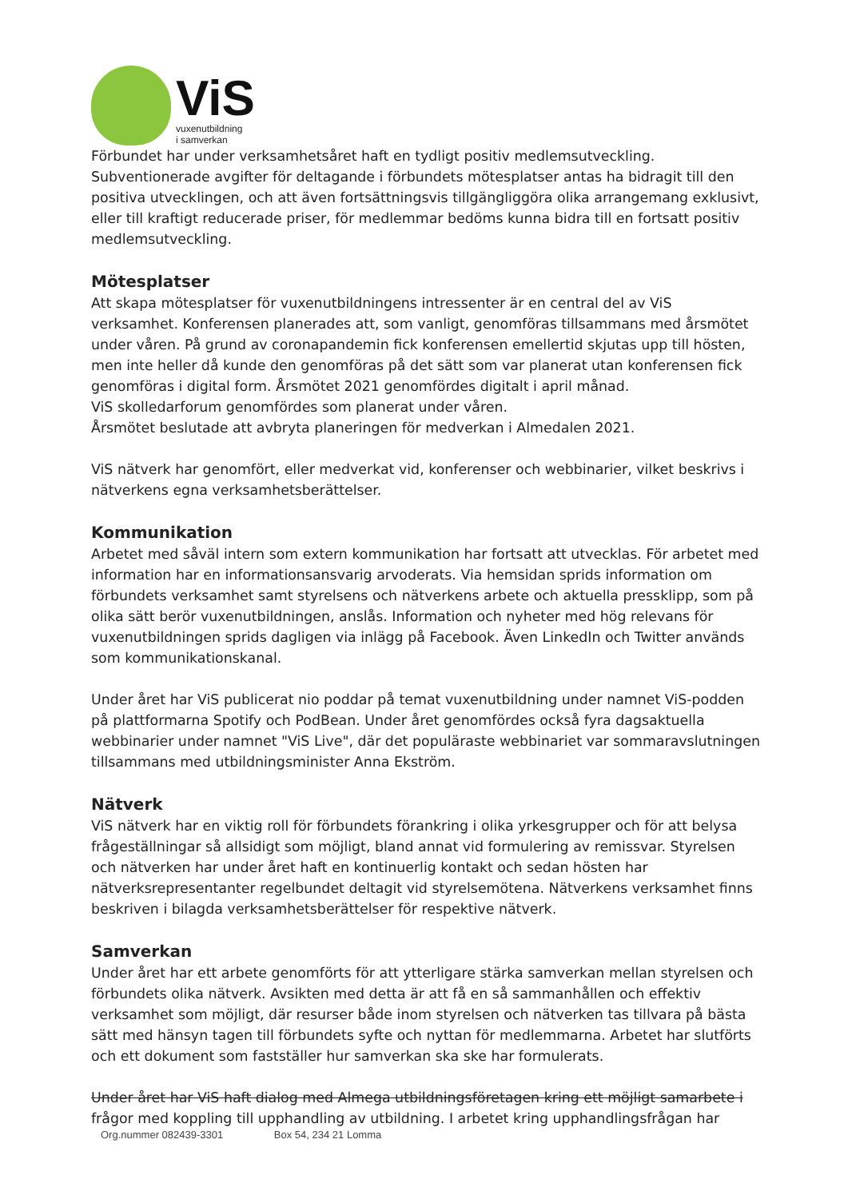ViS
vuxenutbildning
i samverkan
Förbundet har under verksamhetsåret haft en tydligt positiv medlemsutveckling. Subventionerade avgifter för deltagande i förbundets mötesplatser antas ha bidragit till den positiva utvecklingen, och att även fortsättningsvis tillgängliggöra olika arrangemang exklusivt, eller till kraftigt reducerade priser, för medlemmar bedöms kunna bidra till en fortsatt positiv medlemsutveckling.
Mötesplatser
Att skapa mötesplatser för vuxenutbildningens intressenter är en central del av ViS verksamhet. Konferensen planerades att, som vanligt, genomföras tillsammans med årsmötet under våren. På grund av coronapandemin fick konferensen emellertid skjutas upp till hösten, men inte heller då kunde den genomföras på det sätt som var planerat utan konferensen fick genomföras i digital form. Årsmötet 2021 genomfördes digitalt i april månad.
ViS skolledarforum genomfördes som planerat under våren.
Årsmötet beslutade att avbryta planeringen för medverkan i Almedalen 2021.
ViS nätverk har genomfört, eller medverkat vid, konferenser och webbinarier, vilket beskrivs i nätverkens egna verksamhetsberättelser.
Kommunikation
Arbetet med såväl intern som extern kommunikation har fortsatt att utvecklas. För arbetet med information har en informationsansvarig arvoderats. Via hemsidan sprids information om förbundets verksamhet samt styrelsens och nätverkens arbete och aktuella pressklipp, som på olika sätt berör vuxenutbildningen, anslås. Information och nyheter med hög relevans för vuxenutbildningen sprids dagligen via inlägg på Facebook. Även LinkedIn och Twitter används som kommunikationskanal.
Under året har ViS publicerat nio poddar på temat vuxenutbildning under namnet ViS-podden på plattformarna Spotify och PodBean. Under året genomfördes också fyra dagsaktuella webbinarier under namnet "ViS Live", där det populäraste webbinariet var sommaravslutningen tillsammans med utbildningsminister Anna Ekström.
Nätverk
ViS nätverk har en viktig roll för förbundets förankring i olika yrkesgrupper och för att belysa frågeställningar så allsidigt som möjligt, bland annat vid formulering av remissvar. Styrelsen och nätverken har under året haft en kontinuerlig kontakt och sedan hösten har nätverksrepresentanter regelbundet deltagit vid styrelsemötena. Nätverkens verksamhet finns beskriven i bilagda verksamhetsberättelser för respektive nätverk.
Samverkan
Under året har ett arbete genomförts för att ytterligare stärka samverkan mellan styrelsen och förbundets olika nätverk. Avsikten med detta är att få en så sammanhållen och effektiv verksamhet som möjligt, där resurser både inom styrelsen och nätverken tas tillvara på bästa sätt med hänsyn tagen till förbundets syfte och nyttan för medlemmarna. Arbetet har slutförts och ett dokument som fastställer hur samverkan ska ske har formulerats.
Under året har ViS haft dialog med Almega utbildningsföretagen kring ett möjligt samarbete i
frågor med koppling till upphandling av utbildning. I arbetet kring upphandlingsfrågan har
Org.nummer 082439-3301 Box 54, 234 21 Lomma